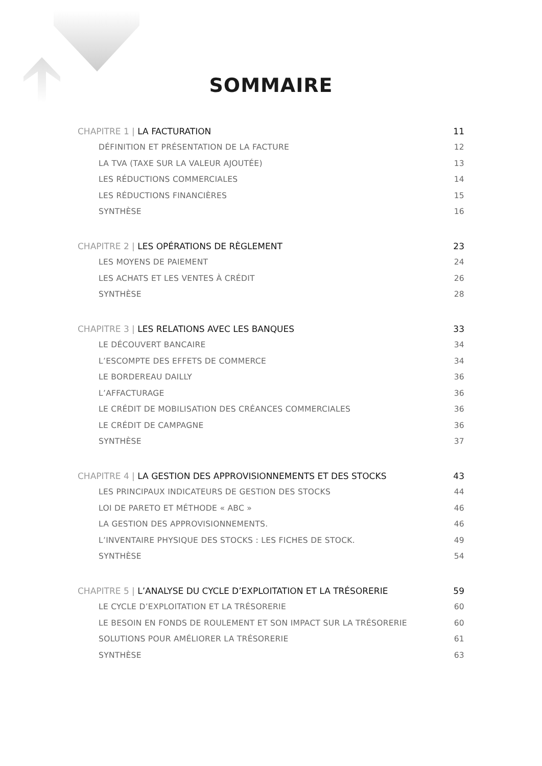SOMMAIRE
CHAPITRE 1 | LA FACTURATION 11
DÉFINITION ET PRÉSENTATION DE LA FACTURE 12
LA TVA (TAXE SUR LA VALEUR AJOUTÉE) 13
LES RÉDUCTIONS COMMERCIALES 14
LES RÉDUCTIONS FINANCIÈRES 15
SYNTHÈSE 16
CHAPITRE 2 | LES OPÉRATIONS DE RÈGLEMENT 23
LES MOYENS DE PAIEMENT 24
LES ACHATS ET LES VENTES À CRÉDIT 26
SYNTHÈSE 28
CHAPITRE 3 | LES RELATIONS AVEC LES BANQUES 33
LE DÉCOUVERT BANCAIRE 34
L’ESCOMPTE DES EFFETS DE COMMERCE 34
LE BORDEREAU DAILLY 36
L’AFFACTURAGE 36
LE CRÉDIT DE MOBILISATION DES CRÉANCES COMMERCIALES 36
LE CRÉDIT DE CAMPAGNE 36
SYNTHÈSE 37
CHAPITRE 4 | LA GESTION DES APPROVISIONNEMENTS ET DES STOCKS 43
LES PRINCIPAUX INDICATEURS DE GESTION DES STOCKS 44
LOI DE PARETO ET MÉTHODE « ABC » 46
LA GESTION DES APPROVISIONNEMENTS. 46
L’INVENTAIRE PHYSIQUE DES STOCKS : LES FICHES DE STOCK. 49
SYNTHÈSE 54
CHAPITRE 5 | L’ANALYSE DU CYCLE D’EXPLOITATION ET LA TRÉSORERIE 59
LE CYCLE D’EXPLOITATION ET LA TRÉSORERIE 60
LE BESOIN EN FONDS DE ROULEMENT ET SON IMPACT SUR LA TRÉSORERIE 60
SOLUTIONS POUR AMÉLIORER LA TRÉSORERIE 61
SYNTHÈSE 63